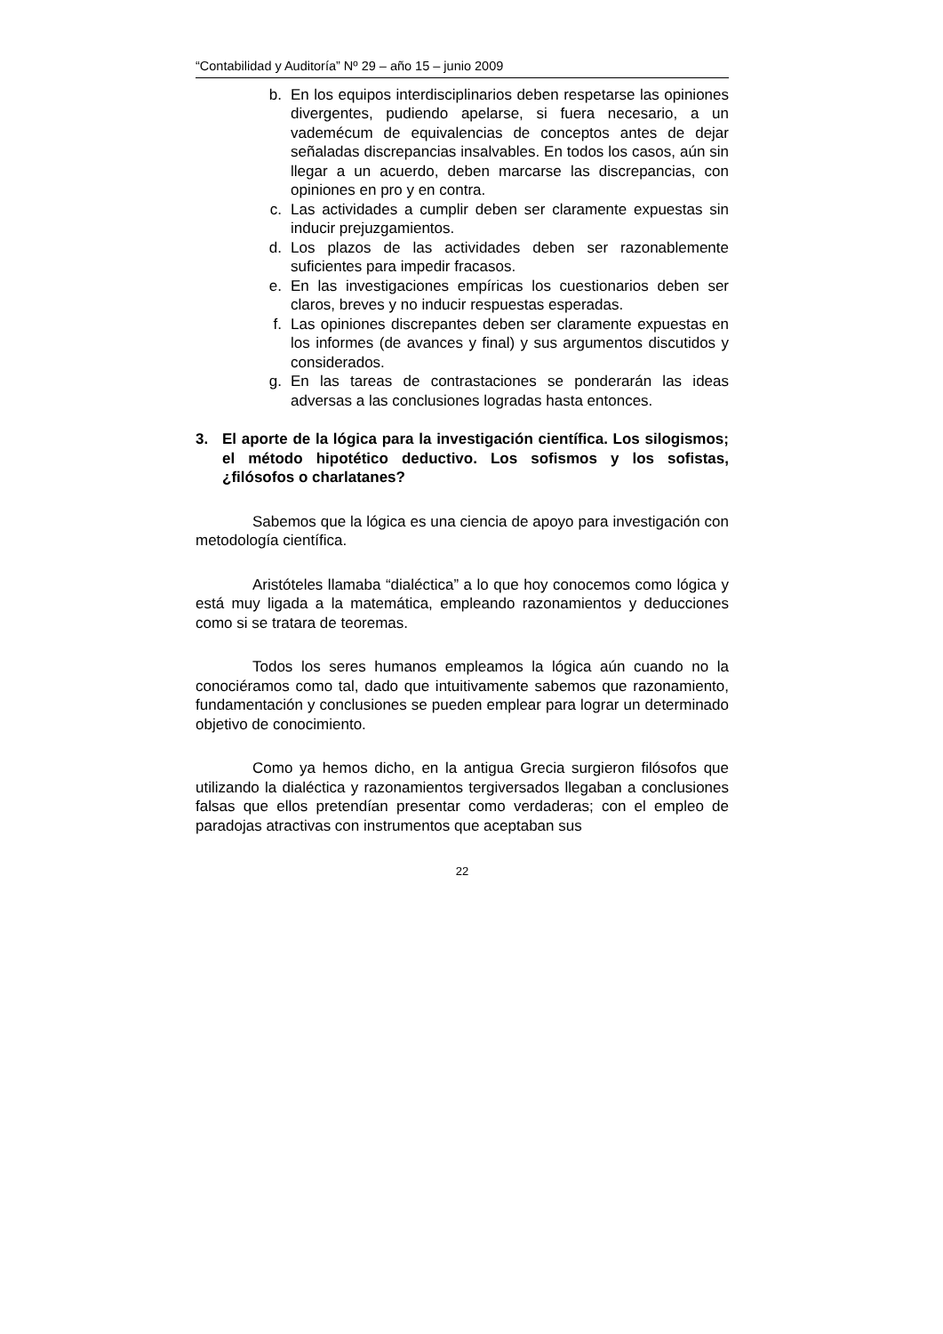“Contabilidad y Auditoría” Nº 29 – año 15 – junio 2009
b. En los equipos interdisciplinarios deben respetarse las opiniones divergentes, pudiendo apelarse, si fuera necesario, a un vademécum de equivalencias de conceptos antes de dejar señaladas discrepancias insalvables. En todos los casos, aún sin llegar a un acuerdo, deben marcarse las discrepancias, con opiniones en pro y en contra.
c. Las actividades a cumplir deben ser claramente expuestas sin inducir prejuzgamientos.
d. Los plazos de las actividades deben ser razonablemente suficientes para impedir fracasos.
e. En las investigaciones empíricas los cuestionarios deben ser claros, breves y no inducir respuestas esperadas.
f. Las opiniones discrepantes deben ser claramente expuestas en los informes (de avances y final) y sus argumentos discutidos y considerados.
g. En las tareas de contrastaciones se ponderarán las ideas adversas a las conclusiones logradas hasta entonces.
3. El aporte de la lógica para la investigación científica. Los silogismos; el método hipotético deductivo. Los sofismos y los sofistas, ¿filósofos o charlatanes?
Sabemos que la lógica es una ciencia de apoyo para investigación con metodología científica.
Aristóteles llamaba “dialéctica” a lo que hoy conocemos como lógica y está muy ligada a la matemática, empleando razonamientos y deducciones como si se tratara de teoremas.
Todos los seres humanos empleamos la lógica aún cuando no la conociéramos como tal, dado que intuitivamente sabemos que razonamiento, fundamentación y conclusiones se pueden emplear para lograr un determinado objetivo de conocimiento.
Como ya hemos dicho, en la antigua Grecia surgieron filósofos que utilizando la dialéctica y razonamientos tergiversados llegaban a conclusiones falsas que ellos pretendían presentar como verdaderas; con el empleo de paradojas atractivas con instrumentos que aceptaban sus
22